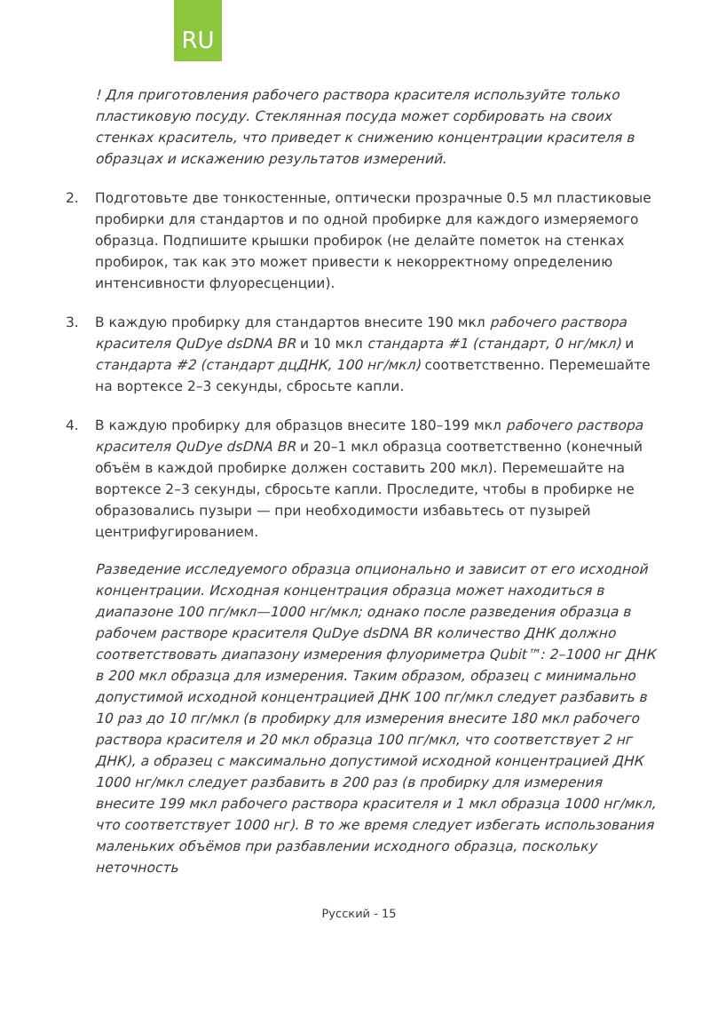RU
! Для приготовления рабочего раствора красителя используйте только пластиковую посуду. Стеклянная посуда может сорбировать на своих стенках краситель, что приведет к снижению концентрации красителя в образцах и искажению результатов измерений.
2. Подготовьте две тонкостенные, оптически прозрачные 0.5 мл пластиковые пробирки для стандартов и по одной пробирке для каждого измеряемого образца. Подпишите крышки пробирок (не делайте пометок на стенках пробирок, так как это может привести к некорректному определению интенсивности флуоресценции).
3. В каждую пробирку для стандартов внесите 190 мкл рабочего раствора красителя QuDye dsDNA BR и 10 мкл стандарта #1 (стандарт, 0 нг/мкл) и стандарта #2 (стандарт дцДНК, 100 нг/мкл) соответственно. Перемешайте на вортексе 2–3 секунды, сбросьте капли.
4. В каждую пробирку для образцов внесите 180–199 мкл рабочего раствора красителя QuDye dsDNA BR и 20–1 мкл образца соответственно (конечный объём в каждой пробирке должен составить 200 мкл). Перемешайте на вортексе 2–3 секунды, сбросьте капли. Проследите, чтобы в пробирке не образовались пузыри — при необходимости избавьтесь от пузырей центрифугированием.
Разведение исследуемого образца опционально и зависит от его исходной концентрации. Исходная концентрация образца может находиться в диапазоне 100 пг/мкл—1000 нг/мкл; однако после разведения образца в рабочем растворе красителя QuDye dsDNA BR количество ДНК должно соответствовать диапазону измерения флуориметра Qubit™: 2–1000 нг ДНК в 200 мкл образца для измерения. Таким образом, образец с минимально допустимой исходной концентрацией ДНК 100 пг/мкл следует разбавить в 10 раз до 10 пг/мкл (в пробирку для измерения внесите 180 мкл рабочего раствора красителя и 20 мкл образца 100 пг/мкл, что соответствует 2 нг ДНК), а образец с максимально допустимой исходной концентрацией ДНК 1000 нг/мкл следует разбавить в 200 раз (в пробирку для измерения внесите 199 мкл рабочего раствора красителя и 1 мкл образца 1000 нг/мкл, что соответствует 1000 нг). В то же время следует избегать использования маленьких объёмов при разбавлении исходного образца, поскольку неточность
Русский - 15